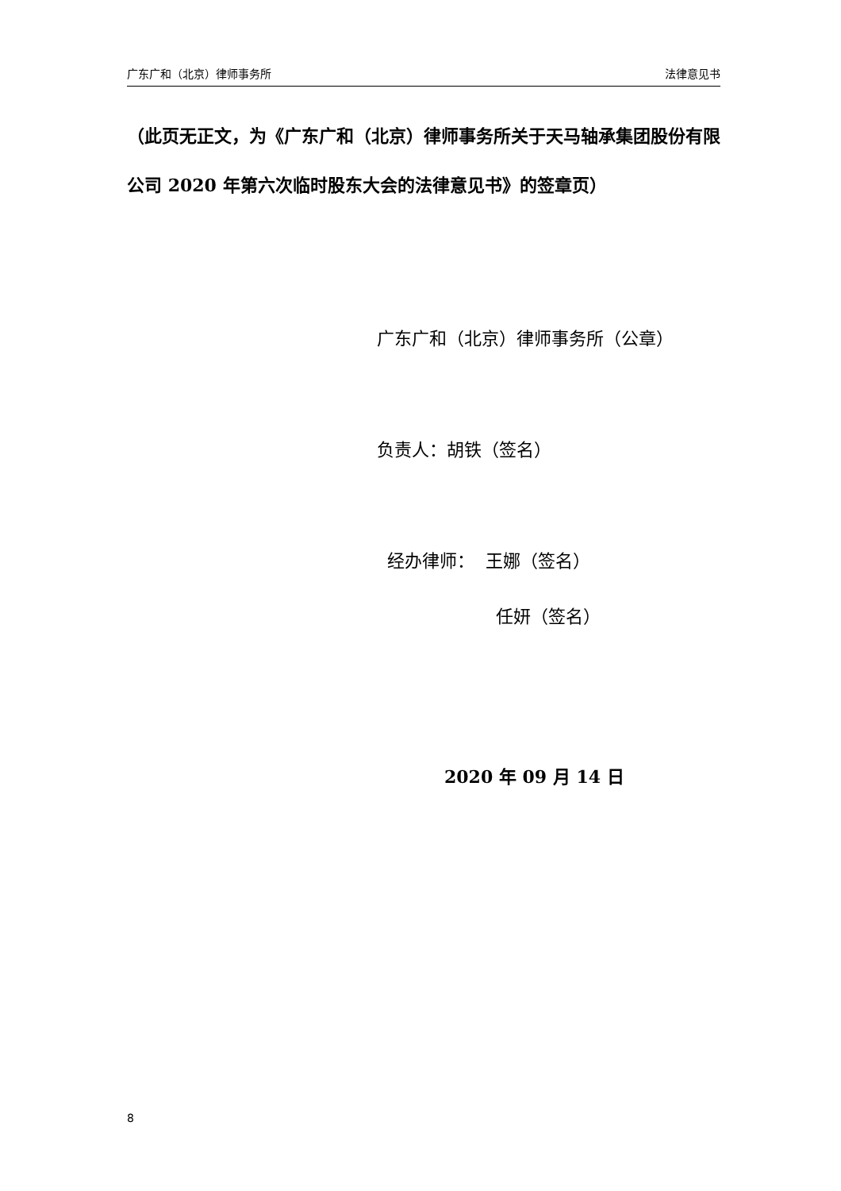广东广和（北京）律师事务所 法律意见书
（此页无正文，为《广东广和（北京）律师事务所关于天马轴承集团股份有限公司 2020 年第六次临时股东大会的法律意见书》的签章页）
广东广和（北京）律师事务所（公章）
负责人：胡铁（签名）
经办律师： 王娜（签名）
任妍（签名）
2020 年 09 月 14 日
8